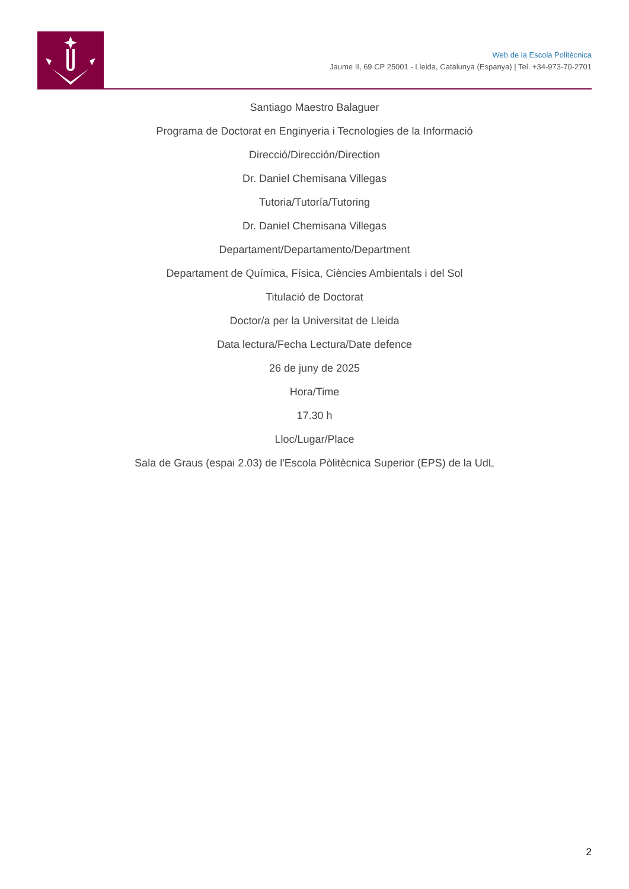Web de la Escola Politècnica
Jaume II, 69 CP 25001 - Lleida, Catalunya (Espanya) | Tel. +34-973-70-2701
Santiago Maestro Balaguer
Programa de Doctorat en Enginyeria i Tecnologies de la Informació
Direcció/Dirección/Direction
Dr. Daniel Chemisana Villegas
Tutoria/Tutoría/Tutoring
Dr. Daniel Chemisana Villegas
Departament/Departamento/Department
Departament de Química, Física, Ciències Ambientals i del Sol
Titulació de Doctorat
Doctor/a per la Universitat de Lleida
Data lectura/Fecha Lectura/Date defence
26 de juny de 2025
Hora/Time
17.30 h
Lloc/Lugar/Place
Sala de Graus (espai 2.03) de l'Escola Pòlitècnica Superior (EPS) de la UdL
2